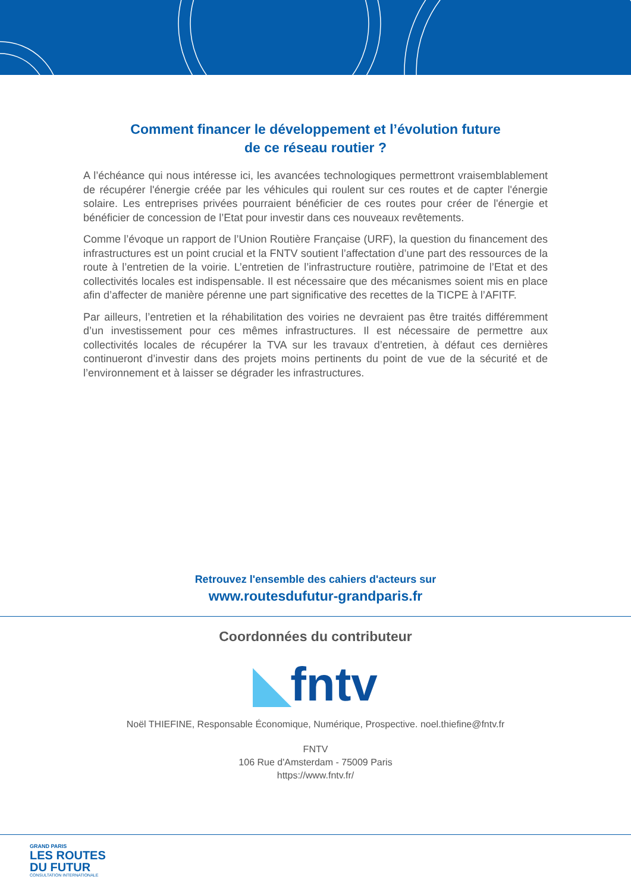Comment financer le développement et l’évolution future
de ce réseau routier ?
A l’échéance qui nous intéresse ici, les avancées technologiques permettront vraisemblablement de récupérer l'énergie créée par les véhicules qui roulent sur ces routes et de capter l'énergie solaire. Les entreprises privées pourraient bénéficier de ces routes pour créer de l'énergie et bénéficier de concession de l’Etat pour investir dans ces nouveaux revêtements.
Comme l’évoque un rapport de l’Union Routière Française (URF), la question du financement des infrastructures est un point crucial et la FNTV soutient l’affectation d’une part des ressources de la route à l’entretien de la voirie. L’entretien de l’infrastructure routière, patrimoine de l’Etat et des collectivités locales est indispensable. Il est nécessaire que des mécanismes soient mis en place afin d’affecter de manière pérenne une part significative des recettes de la TICPE à l’AFITF.
Par ailleurs, l’entretien et la réhabilitation des voiries ne devraient pas être traités différemment d’un investissement pour ces mêmes infrastructures. Il est nécessaire de permettre aux collectivités locales de récupérer la TVA sur les travaux d’entretien, à défaut ces dernières continueront d’investir dans des projets moins pertinents du point de vue de la sécurité et de l’environnement et à laisser se dégrader les infrastructures.
Retrouvez l'ensemble des cahiers d'acteurs sur
www.routesdufutur-grandparis.fr
Coordonnées du contributeur
◣fntv
Noël THIEFINE, Responsable Économique, Numérique, Prospective. noel.thiefine@fntv.fr
FNTV
106 Rue d'Amsterdam - 75009 Paris
https://www.fntv.fr/
GRAND PARIS
LES ROUTES
DU FUTUR
CONSULTATION INTERNATIONALE